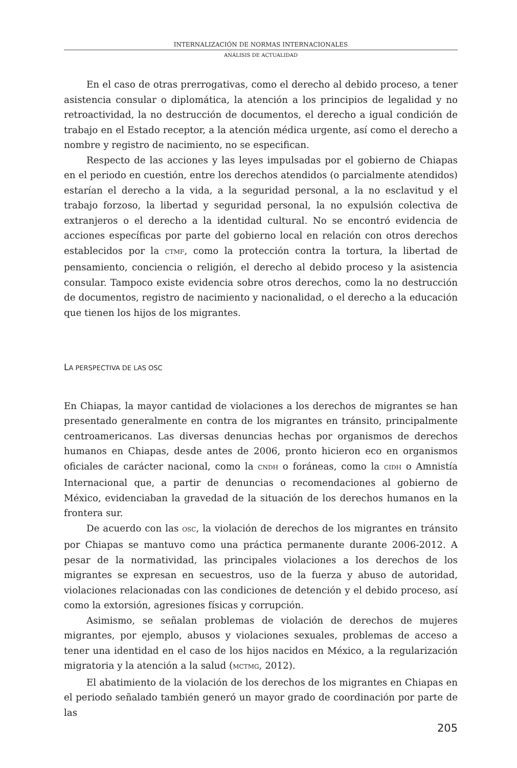INTERNALIZACIÓN DE NORMAS INTERNACIONALES
ANÁLISIS DE ACTUALIDAD
En el caso de otras prerrogativas, como el derecho al debido proceso, a tener asistencia consular o diplomática, la atención a los principios de legalidad y no retroactividad, la no destrucción de documentos, el derecho a igual condición de trabajo en el Estado receptor, a la atención médica urgente, así como el derecho a nombre y registro de nacimiento, no se especifican.
Respecto de las acciones y las leyes impulsadas por el gobierno de Chiapas en el periodo en cuestión, entre los derechos atendidos (o parcialmente atendidos) estarían el derecho a la vida, a la seguridad personal, a la no esclavitud y el trabajo forzoso, la libertad y seguridad personal, la no expulsión colectiva de extranjeros o el derecho a la identidad cultural. No se encontró evidencia de acciones específicas por parte del gobierno local en relación con otros derechos establecidos por la CTMF, como la protección contra la tortura, la libertad de pensamiento, conciencia o religión, el derecho al debido proceso y la asistencia consular. Tampoco existe evidencia sobre otros derechos, como la no destrucción de documentos, registro de nacimiento y nacionalidad, o el derecho a la educación que tienen los hijos de los migrantes.
LA PERSPECTIVA DE LAS OSC
En Chiapas, la mayor cantidad de violaciones a los derechos de migrantes se han presentado generalmente en contra de los migrantes en tránsito, principalmente centroamericanos. Las diversas denuncias hechas por organismos de derechos humanos en Chiapas, desde antes de 2006, pronto hicieron eco en organismos oficiales de carácter nacional, como la CNDH o foráneas, como la CIDH o Amnistía Internacional que, a partir de denuncias o recomendaciones al gobierno de México, evidenciaban la gravedad de la situación de los derechos humanos en la frontera sur.
De acuerdo con las OSC, la violación de derechos de los migrantes en tránsito por Chiapas se mantuvo como una práctica permanente durante 2006-2012. A pesar de la normatividad, las principales violaciones a los derechos de los migrantes se expresan en secuestros, uso de la fuerza y abuso de autoridad, violaciones relacionadas con las condiciones de detención y el debido proceso, así como la extorsión, agresiones físicas y corrupción.
Asimismo, se señalan problemas de violación de derechos de mujeres migrantes, por ejemplo, abusos y violaciones sexuales, problemas de acceso a tener una identidad en el caso de los hijos nacidos en México, a la regularización migratoria y la atención a la salud (MCTMG, 2012).
El abatimiento de la violación de los derechos de los migrantes en Chiapas en el periodo señalado también generó un mayor grado de coordinación por parte de las
205